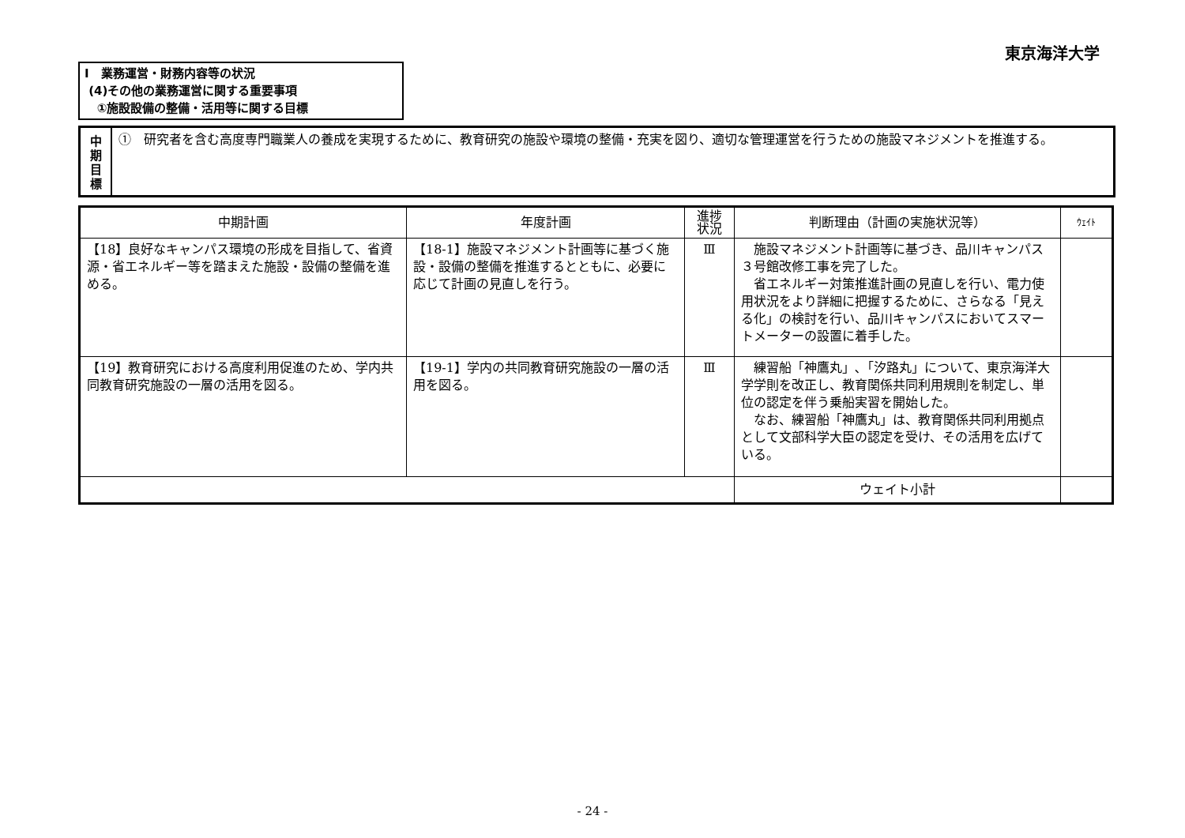東京海洋大学
Ⅰ　業務運営・財務内容等の状況
(4)その他の業務運営に関する重要事項
①施設設備の整備・活用等に関する目標
中
期
目
標
①　研究者を含む高度専門職業人の養成を実現するために、教育研究の施設や環境の整備・充実を図り、適切な管理運営を行うための施設マネジメントを推進する。
| 中期計画 | 年度計画 | 進捗 状況 | 判断理由（計画の実施状況等） | ｳｪｲﾄ |
| --- | --- | --- | --- | --- |
| 【18】良好なキャンパス環境の形成を目指して、省資源・省エネルギー等を踏まえた施設・設備の整備を進める。 | 【18-1】施設マネジメント計画等に基づく施設・設備の整備を推進するとともに、必要に応じて計画の見直しを行う。 | Ⅲ | 施設マネジメント計画等に基づき、品川キャンパス３号館改修工事を完了した。 省エネルギー対策推進計画の見直しを行い、電力使用状況をより詳細に把握するために、さらなる「見える化」の検討を行い、品川キャンパスにおいてスマートメーターの設置に着手した。 | |
| 【19】教育研究における高度利用促進のため、学内共同教育研究施設の一層の活用を図る。 | 【19-1】学内の共同教育研究施設の一層の活用を図る。 | Ⅲ | 練習船「神鷹丸」､「汐路丸」について、東京海洋大学学則を改正し、教育関係共同利用規則を制定し、単位の認定を伴う乗船実習を開始した。 なお、練習船「神鷹丸」は、教育関係共同利用拠点として文部科学大臣の認定を受け、その活用を広げている。 | |
| | | | ウェイト小計 | |
- 24 -